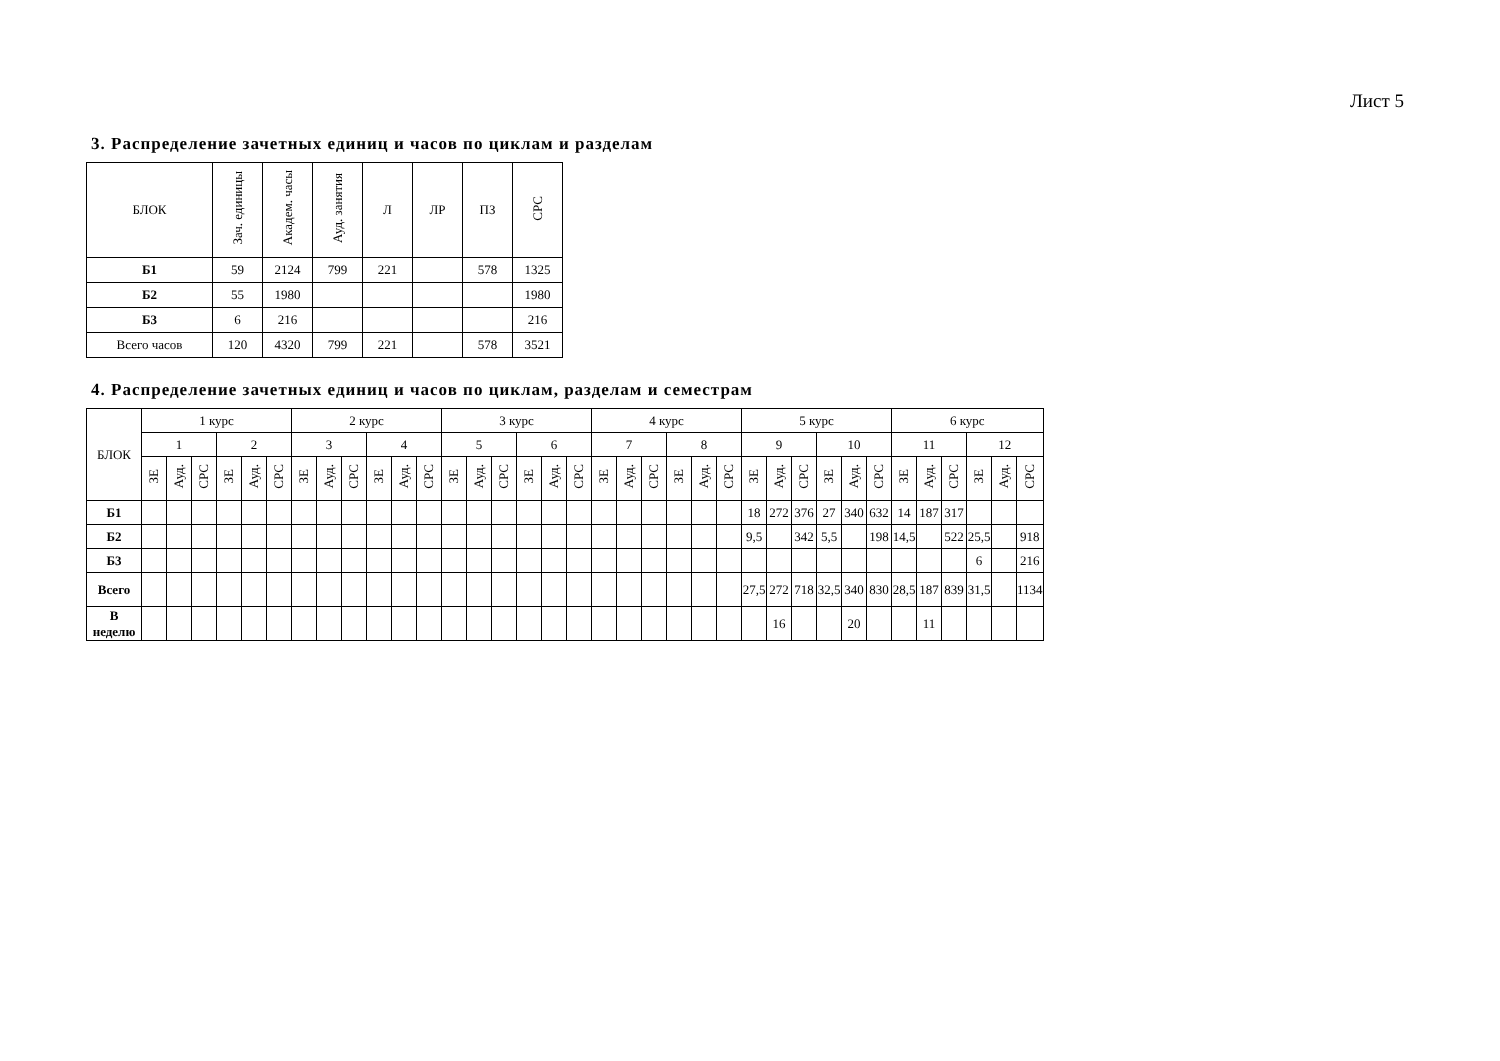Лист 5
3. Распределение зачетных единиц и часов по циклам и разделам
| БЛОК | Зач. единицы | Академ. часы | Ауд. занятия | Л | ЛР | ПЗ | СРС |
| --- | --- | --- | --- | --- | --- | --- | --- |
| Б1 | 59 | 2124 | 799 | 221 | | 578 | 1325 |
| Б2 | 55 | 1980 | | | | | 1980 |
| Б3 | 6 | 216 | | | | | 216 |
| Всего часов | 120 | 4320 | 799 | 221 | | 578 | 3521 |
4. Распределение зачетных единиц и часов по циклам, разделам и семестрам
| БЛОК | 1 курс | | | | | | 2 курс | | | | | | 3 курс | | | | | | 4 курс | | | | | | 5 курс | | | | | | 6 курс | | | | | |
| --- | --- | --- | --- | --- | --- | --- | --- | --- | --- | --- | --- | --- | --- | --- | --- | --- | --- | --- | --- | --- | --- | --- | --- | --- | --- | --- | --- | --- | --- | --- | --- | --- | --- | --- | --- | --- |
| | 1 | | | 2 | | | 3 | | | 4 | | | 5 | | | 6 | | | 7 | | | 8 | | | 9 | | | 10 | | | 11 | | | 12 | | |
| | ЗЕ | Ауд. | СРС | ЗЕ | Ауд. | СРС | ЗЕ | Ауд. | СРС | ЗЕ | Ауд. | СРС | ЗЕ | Ауд. | СРС | ЗЕ | Ауд. | СРС | ЗЕ | Ауд. | СРС | ЗЕ | Ауд. | СРС | ЗЕ | Ауд. | СРС | ЗЕ | Ауд. | СРС | ЗЕ | Ауд. | СРС | ЗЕ | Ауд. | СРС |
| Б1 | | | | | | | | | | | | | | | | | | | | | | | | | 18 | 272 | 376 | 27 | 340 | 632 | 14 | 187 | 317 | | | |
| Б2 | | | | | | | | | | | | | | | | | | | | | | | | | 9,5 | | 342 | 5,5 | | 198 | 14,5 | | 522 | 25,5 | | 918 |
| Б3 | | | | | | | | | | | | | | | | | | | | | | | | | | | | | | | | | | 6 | | 216 |
| Всего | | | | | | | | | | | | | | | | | | | | | | | | | 27,5 | 272 | 718 | 32,5 | 340 | 830 | 28,5 | 187 | 839 | 31,5 | | 1134 |
| В неделю | | | | | | | | | | | | | | | | | | | | | | | | | | 16 | | | 20 | | | 11 | | | | |